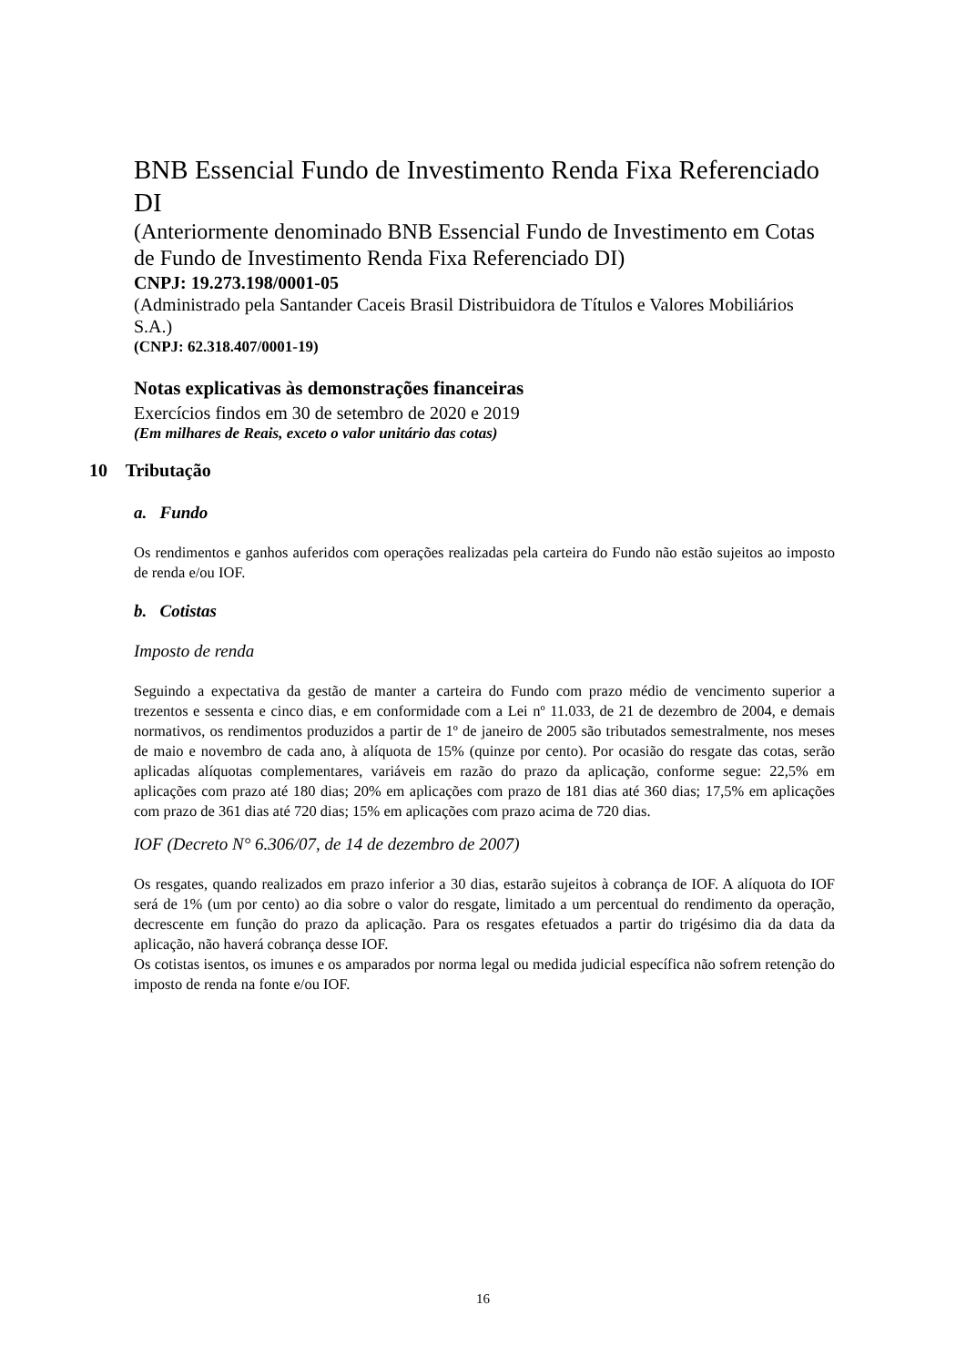BNB Essencial Fundo de Investimento Renda Fixa Referenciado DI
(Anteriormente denominado BNB Essencial Fundo de Investimento em Cotas de Fundo de Investimento Renda Fixa Referenciado DI)
CNPJ: 19.273.198/0001-05
(Administrado pela Santander Caceis Brasil Distribuidora de Títulos e Valores Mobiliários S.A.)
(CNPJ: 62.318.407/0001-19)
Notas explicativas às demonstrações financeiras
Exercícios findos em 30 de setembro de 2020 e 2019
(Em milhares de Reais, exceto o valor unitário das cotas)
10 Tributação
a. Fundo
Os rendimentos e ganhos auferidos com operações realizadas pela carteira do Fundo não estão sujeitos ao imposto de renda e/ou IOF.
b. Cotistas
Imposto de renda
Seguindo a expectativa da gestão de manter a carteira do Fundo com prazo médio de vencimento superior a trezentos e sessenta e cinco dias, e em conformidade com a Lei nº 11.033, de 21 de dezembro de 2004, e demais normativos, os rendimentos produzidos a partir de 1º de janeiro de 2005 são tributados semestralmente, nos meses de maio e novembro de cada ano, à alíquota de 15% (quinze por cento). Por ocasião do resgate das cotas, serão aplicadas alíquotas complementares, variáveis em razão do prazo da aplicação, conforme segue: 22,5% em aplicações com prazo até 180 dias; 20% em aplicações com prazo de 181 dias até 360 dias; 17,5% em aplicações com prazo de 361 dias até 720 dias; 15% em aplicações com prazo acima de 720 dias.
IOF (Decreto N° 6.306/07, de 14 de dezembro de 2007)
Os resgates, quando realizados em prazo inferior a 30 dias, estarão sujeitos à cobrança de IOF. A alíquota do IOF será de 1% (um por cento) ao dia sobre o valor do resgate, limitado a um percentual do rendimento da operação, decrescente em função do prazo da aplicação. Para os resgates efetuados a partir do trigésimo dia da data da aplicação, não haverá cobrança desse IOF.
Os cotistas isentos, os imunes e os amparados por norma legal ou medida judicial específica não sofrem retenção do imposto de renda na fonte e/ou IOF.
16